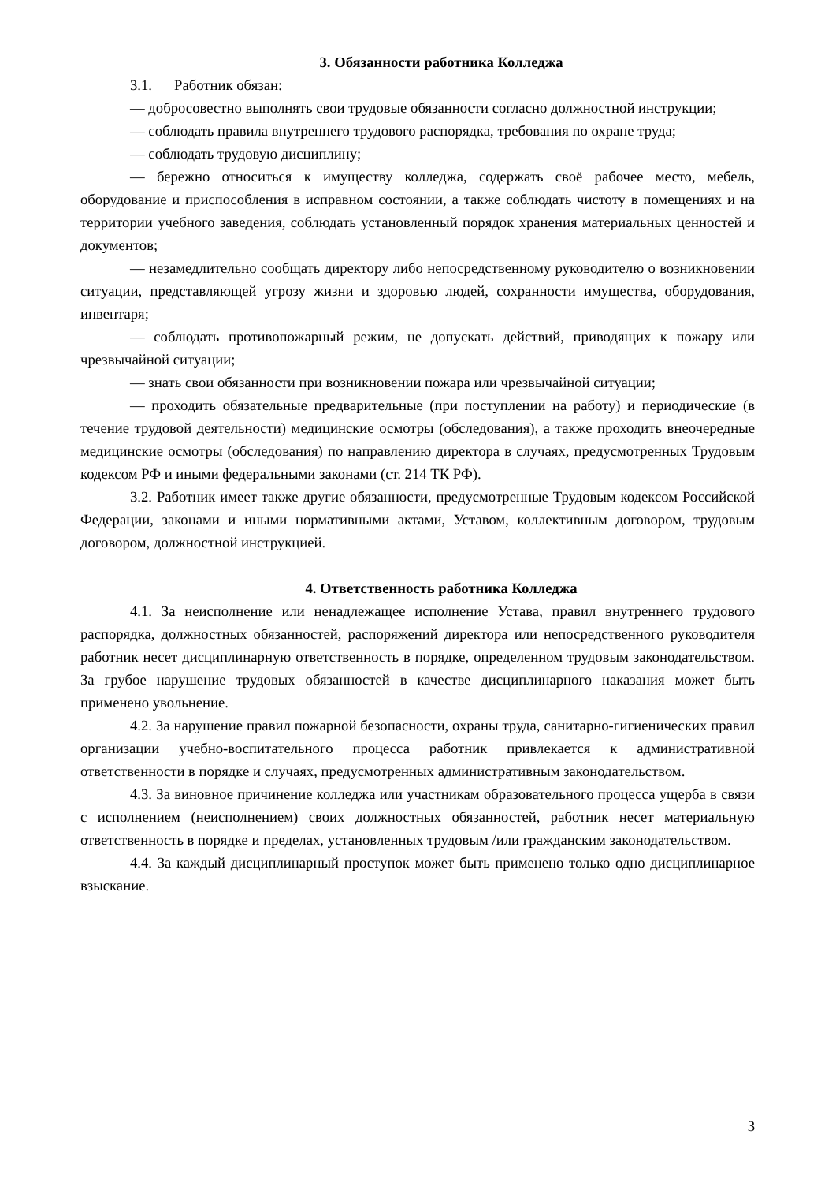3. Обязанности работника Колледжа
3.1. Работник обязан:
— добросовестно выполнять свои трудовые обязанности согласно должностной инструкции;
— соблюдать правила внутреннего трудового распорядка, требования по охране труда;
— соблюдать трудовую дисциплину;
— бережно относиться к имуществу колледжа, содержать своё рабочее место, мебель, оборудование и приспособления в исправном состоянии, а также соблюдать чистоту в помещениях и на территории учебного заведения, соблюдать установленный порядок хранения материальных ценностей и документов;
— незамедлительно сообщать директору либо непосредственному руководителю о возникновении ситуации, представляющей угрозу жизни и здоровью людей, сохранности имущества, оборудования, инвентаря;
— соблюдать противопожарный режим, не допускать действий, приводящих к пожару или чрезвычайной ситуации;
— знать свои обязанности при возникновении пожара или чрезвычайной ситуации;
— проходить обязательные предварительные (при поступлении на работу) и периодические (в течение трудовой деятельности) медицинские осмотры (обследования), а также проходить внеочередные медицинские осмотры (обследования) по направлению директора в случаях, предусмотренных Трудовым кодексом РФ и иными федеральными законами (ст. 214 ТК РФ).
3.2. Работник имеет также другие обязанности, предусмотренные Трудовым кодексом Российской Федерации, законами и иными нормативными актами, Уставом, коллективным договором, трудовым договором, должностной инструкцией.
4. Ответственность работника Колледжа
4.1. За неисполнение или ненадлежащее исполнение Устава, правил внутреннего трудового распорядка, должностных обязанностей, распоряжений директора или непосредственного руководителя работник несет дисциплинарную ответственность в порядке, определенном трудовым законодательством. За грубое нарушение трудовых обязанностей в качестве дисциплинарного наказания может быть применено увольнение.
4.2. За нарушение правил пожарной безопасности, охраны труда, санитарно-гигиенических правил организации учебно-воспитательного процесса работник привлекается к административной ответственности в порядке и случаях, предусмотренных административным законодательством.
4.3. За виновное причинение колледжа или участникам образовательного процесса ущерба в связи с исполнением (неисполнением) своих должностных обязанностей, работник несет материальную ответственность в порядке и пределах, установленных трудовым /или гражданским законодательством.
4.4. За каждый дисциплинарный проступок может быть применено только одно дисциплинарное взыскание.
3